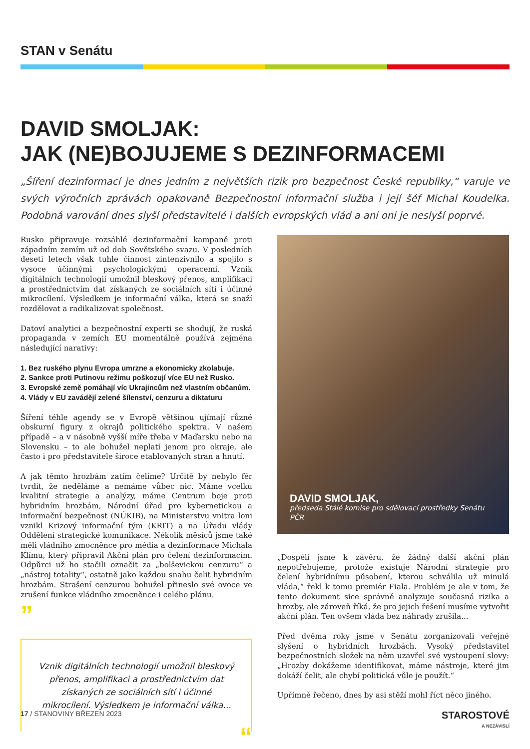STAN v Senátu
DAVID SMOLJAK:
JAK (NE)BOJUJEME S DEZINFORMACEMI
„Šíření dezinformací je dnes jedním z největších rizik pro bezpečnost České republiky,“ varuje ve svých výročních zprávách opakovaně Bezpečnostní informační služba i její šéf Michal Koudelka. Podobná varování dnes slyší představitelé i dalších evropských vlád a ani oni je neslyší poprvé.
Rusko připravuje rozsáhlé dezinformační kampaně proti západním zemím už od dob Sovětského svazu. V posledních deseti letech však tuhle činnost zintenzivnilo a spojilo s vysoce účinnými psychologickými operacemi. Vznik digitálních technologií umožnil bleskový přenos, amplifikaci a prostřednictvím dat získaných ze sociálních sítí i účinné mikrocílení. Výsledkem je informační válka, která se snaží rozdělovat a radikalizovat společnost.
Datoví analytici a bezpečnostní experti se shodují, že ruská propaganda v zemích EU momentálně používá zejména následující narativy:
1. Bez ruského plynu Evropa umrzne a ekonomicky zkolabuje.
2. Sankce proti Putinovu režimu poškozují více EU než Rusko.
3. Evropské země pomáhají víc Ukrajincům než vlastním občanům.
4. Vlády v EU zavádějí zelené šílenství, cenzuru a diktaturu
Šíření téhle agendy se v Evropě většinou ujímají různé obskurní figury z okrajů politického spektra. V našem případě – a v násobně vyšší míře třeba v Maďarsku nebo na Slovensku – to ale bohužel neplatí jenom pro okraje, ale často i pro představitele široce etablovaných stran a hnutí.
A jak těmto hrozbám zatím čelíme? Určitě by nebylo fér tvrdit, že neděláme a nemáme vůbec nic. Máme vcelku kvalitní strategie a analýzy, máme Centrum boje proti hybridním hrozbám, Národní úřad pro kybernetickou a informační bezpečnost (NÚKIB), na Ministerstvu vnitra loni vznikl Krizový informační tým (KRIT) a na Úřadu vlády Oddělení strategické komunikace. Několik měsíců jsme také měli vládního zmocněnce pro média a dezinformace Michala Klímu, který připravil Akční plán pro čelení dezinformacím. Odpůrci už ho stačili označit za „bolševickou cenzuru“ a „nástroj totality“, ostatně jako každou snahu čelit hybridním hrozbám. Strašení cenzurou bohužel přineslo své ovoce ve zrušení funkce vládního zmocněnce i celého plánu.
”
Vznik digitálních technologií umožnil bleskový přenos, amplifikaci a prostřednictvím dat získaných ze sociálních sítí i účinné mikrocílení. Výsledkem je informační válka...
“
DAVID SMOLJAK,
předseda Stálé komise pro sdělovací prostředky Senátu PČR
„Dospěli jsme k závěru, že žádný další akční plán nepotřebujeme, protože existuje Národní strategie pro čelení hybridnímu působení, kterou schválila už minulá vláda,“ řekl k tomu premiér Fiala. Problém je ale v tom, že tento dokument sice správně analyzuje současná rizika a hrozby, ale zároveň říká, že pro jejich řešení musíme vytvořit akční plán. Ten ovšem vláda bez náhrady zrušila...
Před dvěma roky jsme v Senátu zorganizovali veřejné slyšení o hybridních hrozbách. Vysoký představitel bezpečnostních složek na něm uzavřel své vystoupení slovy: „Hrozby dokážeme identifikovat, máme nástroje, které jim dokáží čelit, ale chybí politická vůle je použít.“
Upřímně řečeno, dnes by asi stěží mohl říct něco jiného.
17 / STANOVINY BŘEZEN 2023 STAROSTOVÉ
A NEZÁVISLÍ